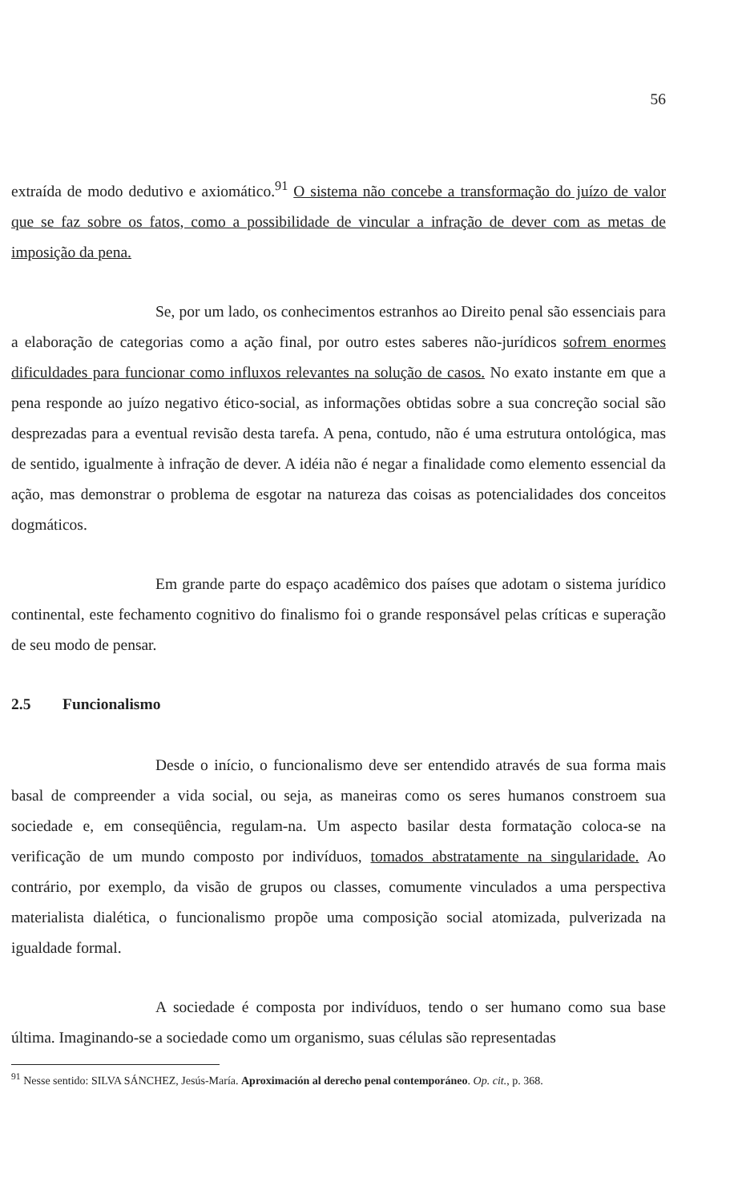56
extraída de modo dedutivo e axiomático.<sup>91</sup> O sistema não concebe a transformação do juízo de valor que se faz sobre os fatos, como a possibilidade de vincular a infração de dever com as metas de imposição da pena.
Se, por um lado, os conhecimentos estranhos ao Direito penal são essenciais para a elaboração de categorias como a ação final, por outro estes saberes não-jurídicos sofrem enormes dificuldades para funcionar como influxos relevantes na solução de casos. No exato instante em que a pena responde ao juízo negativo ético-social, as informações obtidas sobre a sua concreção social são desprezadas para a eventual revisão desta tarefa. A pena, contudo, não é uma estrutura ontológica, mas de sentido, igualmente à infração de dever. A idéia não é negar a finalidade como elemento essencial da ação, mas demonstrar o problema de esgotar na natureza das coisas as potencialidades dos conceitos dogmáticos.
Em grande parte do espaço acadêmico dos países que adotam o sistema jurídico continental, este fechamento cognitivo do finalismo foi o grande responsável pelas críticas e superação de seu modo de pensar.
2.5 Funcionalismo
Desde o início, o funcionalismo deve ser entendido através de sua forma mais basal de compreender a vida social, ou seja, as maneiras como os seres humanos constroem sua sociedade e, em conseqüência, regulam-na. Um aspecto basilar desta formatação coloca-se na verificação de um mundo composto por indivíduos, tomados abstratamente na singularidade. Ao contrário, por exemplo, da visão de grupos ou classes, comumente vinculados a uma perspectiva materialista dialética, o funcionalismo propõe uma composição social atomizada, pulverizada na igualdade formal.
A sociedade é composta por indivíduos, tendo o ser humano como sua base última. Imaginando-se a sociedade como um organismo, suas células são representadas
<sup>91</sup> Nesse sentido: SILVA SÁNCHEZ, Jesús-María. Aproximación al derecho penal contemporáneo. Op. cit., p. 368.